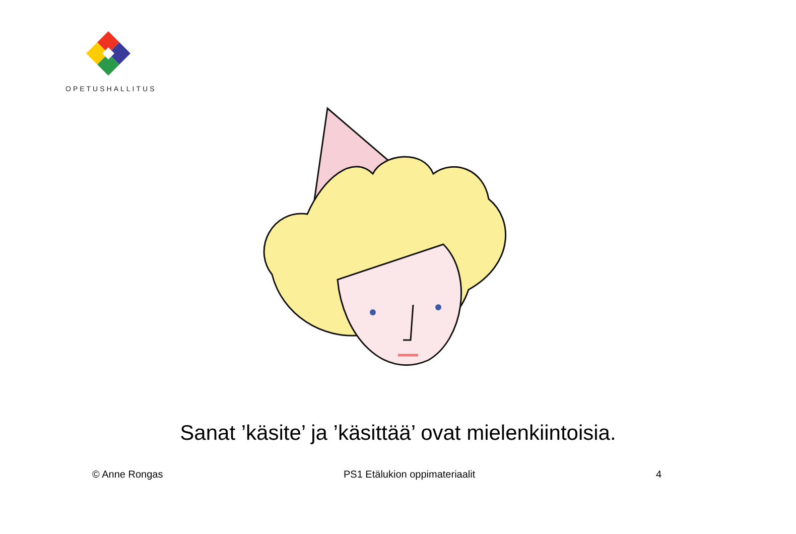OPETUSHALLITUS
Sanat ’käsite’ ja ’käsittää’ ovat mielenkiintoisia.
© Anne Rongas PS1 Etälukion oppimateriaalit 4